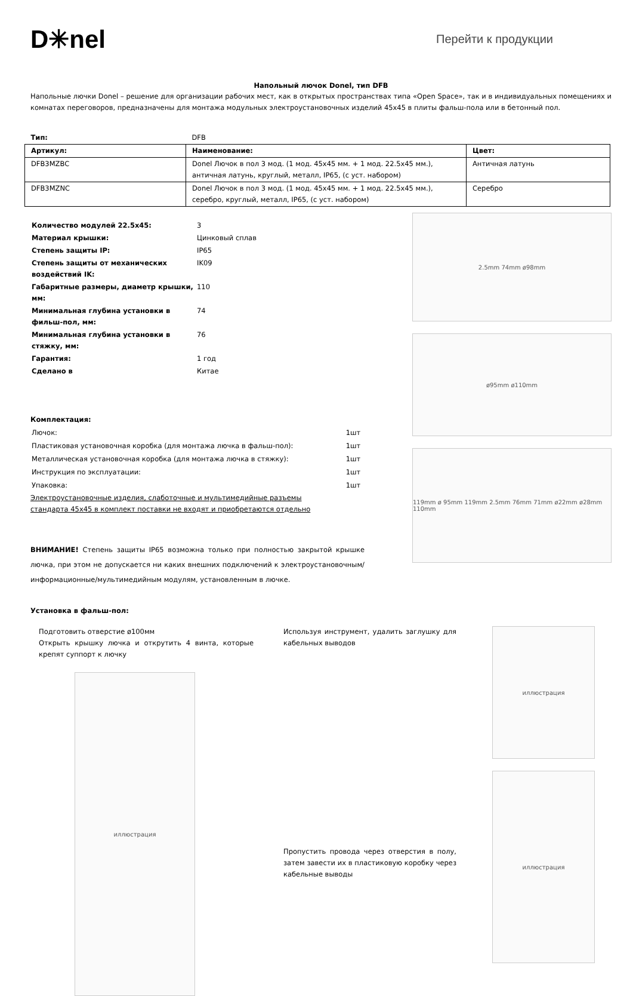D✳nel
Перейти к продукции
Напольный лючок Donel, тип DFB
Напольные лючки Donel – решение для организации рабочих мест, как в открытых пространствах типа «Open Space», так и в индивидуальных помещениях и комнатах переговоров, предназначены для монтажа модульных электроустановочных изделий 45x45 в плиты фальш-пола или в бетонный пол.
| Тип: | DFB | |
| Артикул: | Наименование: | Цвет: |
| DFB3MZBC | Donel Лючок в пол 3 мод. (1 мод. 45x45 мм. + 1 мод. 22.5x45 мм.), античная латунь, круглый, металл, IP65, (с уст. набором) | Античная латунь |
| DFB3MZNC | Donel Лючок в пол 3 мод. (1 мод. 45x45 мм. + 1 мод. 22.5x45 мм.), серебро, круглый, металл, IP65, (с уст. набором) | Серебро |
| Количество модулей 22.5x45: | 3 |
| Материал крышки: | Цинковый сплав |
| Степень защиты IP: | IP65 |
| Степень защиты от механических воздействий IK: | IK09 |
| Габаритные размеры, диаметр крышки, мм: | 110 |
| Минимальная глубина установки в фильш-пол, мм: | 74 |
| Минимальная глубина установки в стяжку, мм: | 76 |
| Гарантия: | 1 год |
| Сделано в | Китае |
Комплектация:
| Лючок: | 1шт |
| Пластиковая установочная коробка (для монтажа лючка в фальш-пол): | 1шт |
| Металлическая установочная коробка (для монтажа лючка в стяжку): | 1шт |
| Инструкция по эксплуатации: | 1шт |
| Упаковка: | 1шт |
Электроустановочные изделия, слаботочные и мультимедийные разъемы
стандарта 45x45 в комплект поставки не входят и приобретаются отдельно
ВНИМАНИЕ! Степень защиты IP65 возможна только при полностью закрытой крышке лючка, при этом не допускается ни каких внешних подключений к электроустановочным/информационные/мультимедийным модулям, установленным в лючке.
2.5mm 74mm ø98mm
ø95mm ø110mm
119mm ø 95mm 119mm 2.5mm 76mm 71mm ø22mm ø28mm 110mm
Установка в фальш-пол:
Подготовить отверстие ø100мм
Открыть крышку лючка и открутить 4 винта, которые крепят суппорт к лючку
иллюстрация
Используя инструмент, удалить заглушку для кабельных выводов
Пропустить провода через отверстия в полу, затем завести их в пластиковую коробку через кабельные выводы
иллюстрация
иллюстрация